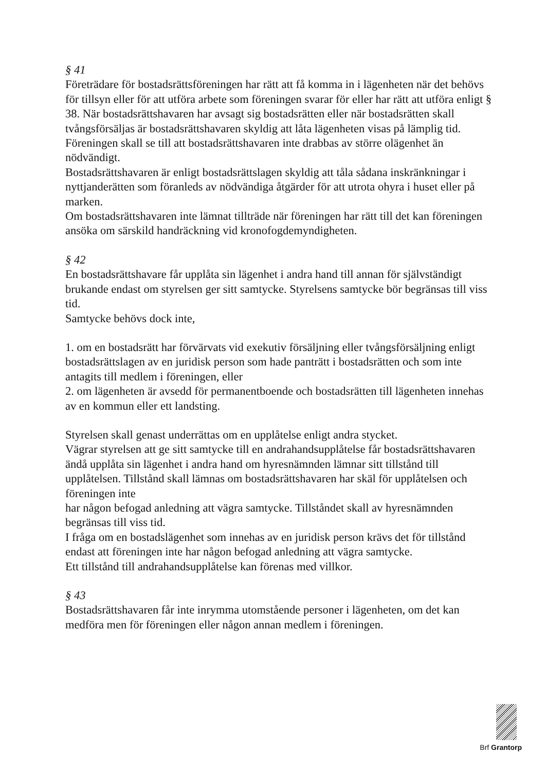§ 41
Företrädare för bostadsrättsföreningen har rätt att få komma in i lägenheten när det behövs för tillsyn eller för att utföra arbete som föreningen svarar för eller har rätt att utföra enligt § 38. När bostadsrättshavaren har avsagt sig bostadsrätten eller när bostadsrätten skall tvångsförsäljas är bostadsrättshavaren skyldig att låta lägenheten visas på lämplig tid. Föreningen skall se till att bostadsrättshavaren inte drabbas av större olägenhet än nödvändigt.
Bostadsrättshavaren är enligt bostadsrättslagen skyldig att tåla sådana inskränkningar i nyttjanderätten som föranleds av nödvändiga åtgärder för att utrota ohyra i huset eller på marken.
Om bostadsrättshavaren inte lämnat tillträde när föreningen har rätt till det kan föreningen ansöka om särskild handräckning vid kronofogdemyndigheten.
§ 42
En bostadsrättshavare får upplåta sin lägenhet i andra hand till annan för självständigt brukande endast om styrelsen ger sitt samtycke. Styrelsens samtycke bör begränsas till viss tid.
Samtycke behövs dock inte,
1. om en bostadsrätt har förvärvats vid exekutiv försäljning eller tvångsförsäljning enligt bostadsrättslagen av en juridisk person som hade panträtt i bostadsrätten och som inte antagits till medlem i föreningen, eller
2. om lägenheten är avsedd för permanentboende och bostadsrätten till lägenheten innehas av en kommun eller ett landsting.
Styrelsen skall genast underrättas om en upplåtelse enligt andra stycket.
Vägrar styrelsen att ge sitt samtycke till en andrahandsupplåtelse får bostadsrättshavaren ändå upplåta sin lägenhet i andra hand om hyresnämnden lämnar sitt tillstånd till upplåtelsen. Tillstånd skall lämnas om bostadsrättshavaren har skäl för upplåtelsen och föreningen inte
har någon befogad anledning att vägra samtycke. Tillståndet skall av hyresnämnden begränsas till viss tid.
I fråga om en bostadslägenhet som innehas av en juridisk person krävs det för tillstånd endast att föreningen inte har någon befogad anledning att vägra samtycke.
Ett tillstånd till andrahandsupplåtelse kan förenas med villkor.
§ 43
Bostadsrättshavaren får inte inrymma utomstående personer i lägenheten, om det kan medföra men för föreningen eller någon annan medlem i föreningen.
Brf Grantorp